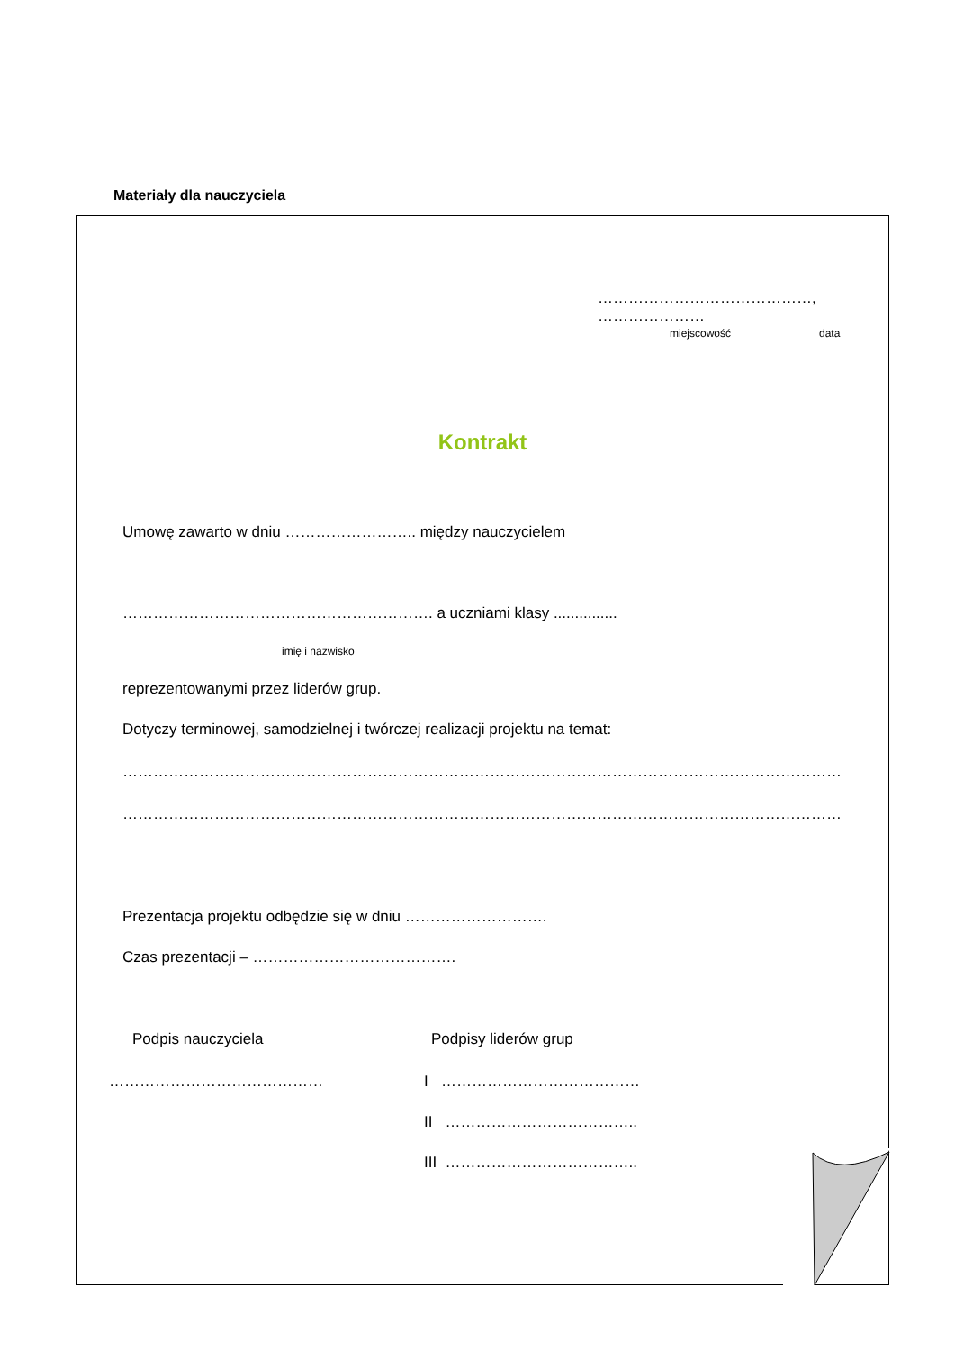Materiały dla nauczyciela
……………………………………, …………………
miejscowość data
Kontrakt
Umowę zawarto w dniu …………………….. między nauczycielem
……………………………………………………. a uczniami klasy ...............
imię i nazwisko
reprezentowanymi przez liderów grup.
Dotyczy terminowej, samodzielnej i twórczej realizacji projektu na temat:
…………………………………………………………………………………………………………………………………………………………
…………………………………………………………………………………………………………………………………………………………
Prezentacja projektu odbędzie się w dniu ……………………….
Czas prezentacji – ………………………………….
Podpis nauczyciela Podpisy liderów grup
…………………………………… I …………………………………
II ………………………………..
III ………………………………..